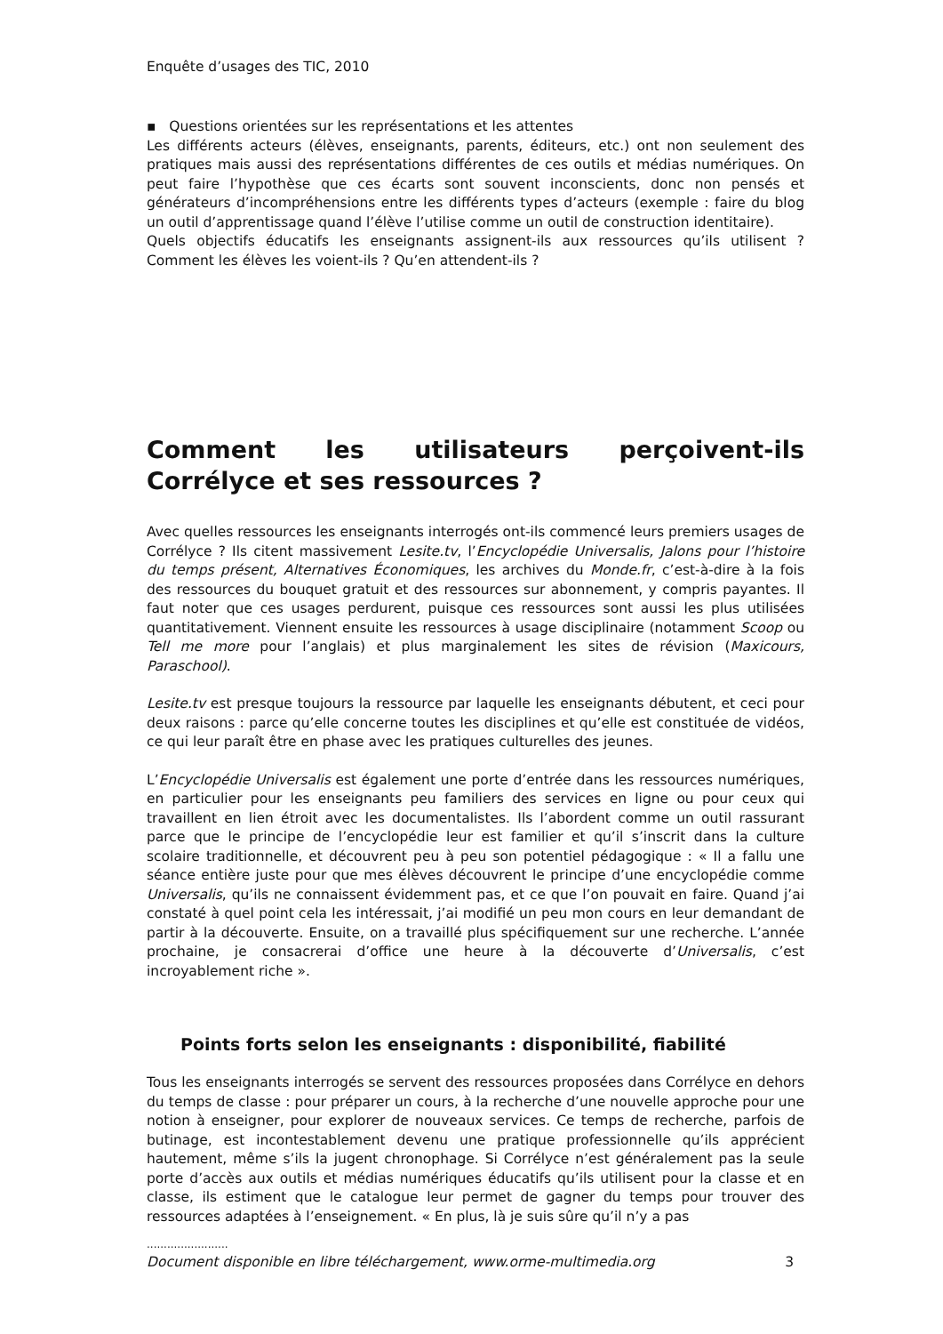Enquête d’usages des TIC, 2010
▪ Questions orientées sur les représentations et les attentes
Les différents acteurs (élèves, enseignants, parents, éditeurs, etc.) ont non seulement des pratiques mais aussi des représentations différentes de ces outils et médias numériques. On peut faire l’hypothèse que ces écarts sont souvent inconscients, donc non pensés et générateurs d’incompréhensions entre les différents types d’acteurs (exemple : faire du blog un outil d’apprentissage quand l’élève l’utilise comme un outil de construction identitaire).
Quels objectifs éducatifs les enseignants assignent-ils aux ressources qu’ils utilisent ? Comment les élèves les voient-ils ? Qu’en attendent-ils ?
Comment les utilisateurs perçoivent-ils Corrélyce et ses ressources ?
Avec quelles ressources les enseignants interrogés ont-ils commencé leurs premiers usages de Corrélyce ? Ils citent massivement Lesite.tv, l’Encyclopédie Universalis, Jalons pour l’histoire du temps présent, Alternatives Économiques, les archives du Monde.fr, c’est-à-dire à la fois des ressources du bouquet gratuit et des ressources sur abonnement, y compris payantes. Il faut noter que ces usages perdurent, puisque ces ressources sont aussi les plus utilisées quantitativement. Viennent ensuite les ressources à usage disciplinaire (notamment Scoop ou Tell me more pour l’anglais) et plus marginalement les sites de révision (Maxicours, Paraschool).
Lesite.tv est presque toujours la ressource par laquelle les enseignants débutent, et ceci pour deux raisons : parce qu’elle concerne toutes les disciplines et qu’elle est constituée de vidéos, ce qui leur paraît être en phase avec les pratiques culturelles des jeunes.
L’Encyclopédie Universalis est également une porte d’entrée dans les ressources numériques, en particulier pour les enseignants peu familiers des services en ligne ou pour ceux qui travaillent en lien étroit avec les documentalistes. Ils l’abordent comme un outil rassurant parce que le principe de l’encyclopédie leur est familier et qu’il s’inscrit dans la culture scolaire traditionnelle, et découvrent peu à peu son potentiel pédagogique : « Il a fallu une séance entière juste pour que mes élèves découvrent le principe d’une encyclopédie comme Universalis, qu’ils ne connaissent évidemment pas, et ce que l’on pouvait en faire. Quand j’ai constaté à quel point cela les intéressait, j’ai modifié un peu mon cours en leur demandant de partir à la découverte. Ensuite, on a travaillé plus spécifiquement sur une recherche. L’année prochaine, je consacrerai d’office une heure à la découverte d’Universalis, c’est incroyablement riche ».
Points forts selon les enseignants : disponibilité, fiabilité
Tous les enseignants interrogés se servent des ressources proposées dans Corrélyce en dehors du temps de classe : pour préparer un cours, à la recherche d’une nouvelle approche pour une notion à enseigner, pour explorer de nouveaux services. Ce temps de recherche, parfois de butinage, est incontestablement devenu une pratique professionnelle qu’ils apprécient hautement, même s’ils la jugent chronophage. Si Corrélyce n’est généralement pas la seule porte d’accès aux outils et médias numériques éducatifs qu’ils utilisent pour la classe et en classe, ils estiment que le catalogue leur permet de gagner du temps pour trouver des ressources adaptées à l’enseignement. « En plus, là je suis sûre qu’il n’y a pas
........................
Document disponible en libre téléchargement, www.orme-multimedia.org 3